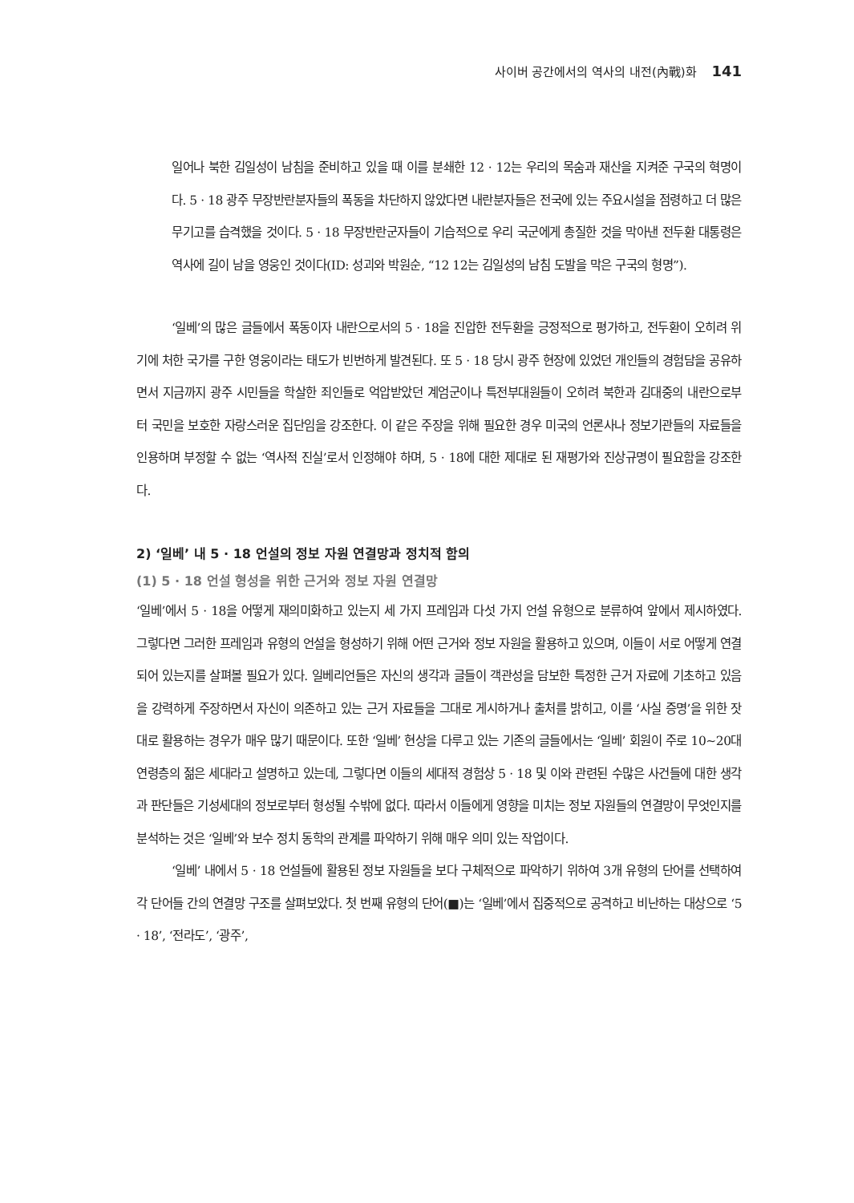사이버 공간에서의 역사의 내전(內戰)화 141
일어나 북한 김일성이 남침을 준비하고 있을 때 이를 분쇄한 12 · 12는 우리의 목숨과 재산을 지켜준 구국의 혁명이다. 5 · 18 광주 무장반란분자들의 폭동을 차단하지 않았다면 내란분자들은 전국에 있는 주요시설을 점령하고 더 많은 무기고를 습격했을 것이다. 5 · 18 무장반란군자들이 기습적으로 우리 국군에게 총질한 것을 막아낸 전두환 대통령은 역사에 길이 남을 영웅인 것이다(ID: 성괴와 박원순, “12 12는 김일성의 남침 도발을 막은 구국의 형명”).
‘일베’의 많은 글들에서 폭동이자 내란으로서의 5 · 18을 진압한 전두환을 긍정적으로 평가하고, 전두환이 오히려 위기에 처한 국가를 구한 영웅이라는 태도가 빈번하게 발견된다. 또 5 · 18 당시 광주 현장에 있었던 개인들의 경험담을 공유하면서 지금까지 광주 시민들을 학살한 죄인들로 억압받았던 계엄군이나 특전부대원들이 오히려 북한과 김대중의 내란으로부터 국민을 보호한 자랑스러운 집단임을 강조한다. 이 같은 주장을 위해 필요한 경우 미국의 언론사나 정보기관들의 자료들을 인용하며 부정할 수 없는 ‘역사적 진실’로서 인정해야 하며, 5 · 18에 대한 제대로 된 재평가와 진상규명이 필요함을 강조한다.
2) ‘일베’ 내 5 · 18 언설의 정보 자원 연결망과 정치적 함의
(1) 5 · 18 언설 형성을 위한 근거와 정보 자원 연결망
‘일베’에서 5 · 18을 어떻게 재의미화하고 있는지 세 가지 프레임과 다섯 가지 언설 유형으로 분류하여 앞에서 제시하였다. 그렇다면 그러한 프레임과 유형의 언설을 형성하기 위해 어떤 근거와 정보 자원을 활용하고 있으며, 이들이 서로 어떻게 연결되어 있는지를 살펴볼 필요가 있다. 일베리언들은 자신의 생각과 글들이 객관성을 담보한 특정한 근거 자료에 기초하고 있음을 강력하게 주장하면서 자신이 의존하고 있는 근거 자료들을 그대로 게시하거나 출처를 밝히고, 이를 ‘사실 증명’을 위한 잣대로 활용하는 경우가 매우 많기 때문이다. 또한 ‘일베’ 현상을 다루고 있는 기존의 글들에서는 ‘일베’ 회원이 주로 10∼20대 연령층의 젊은 세대라고 설명하고 있는데, 그렇다면 이들의 세대적 경험상 5 · 18 및 이와 관련된 수많은 사건들에 대한 생각과 판단들은 기성세대의 정보로부터 형성될 수밖에 없다. 따라서 이들에게 영향을 미치는 정보 자원들의 연결망이 무엇인지를 분석하는 것은 ‘일베’와 보수 정치 동학의 관계를 파악하기 위해 매우 의미 있는 작업이다.
‘일베’ 내에서 5 · 18 언설들에 활용된 정보 자원들을 보다 구체적으로 파악하기 위하여 3개 유형의 단어를 선택하여 각 단어들 간의 연결망 구조를 살펴보았다. 첫 번째 유형의 단어(■)는 ‘일베’에서 집중적으로 공격하고 비난하는 대상으로 ‘5 · 18’, ‘전라도’, ‘광주’,